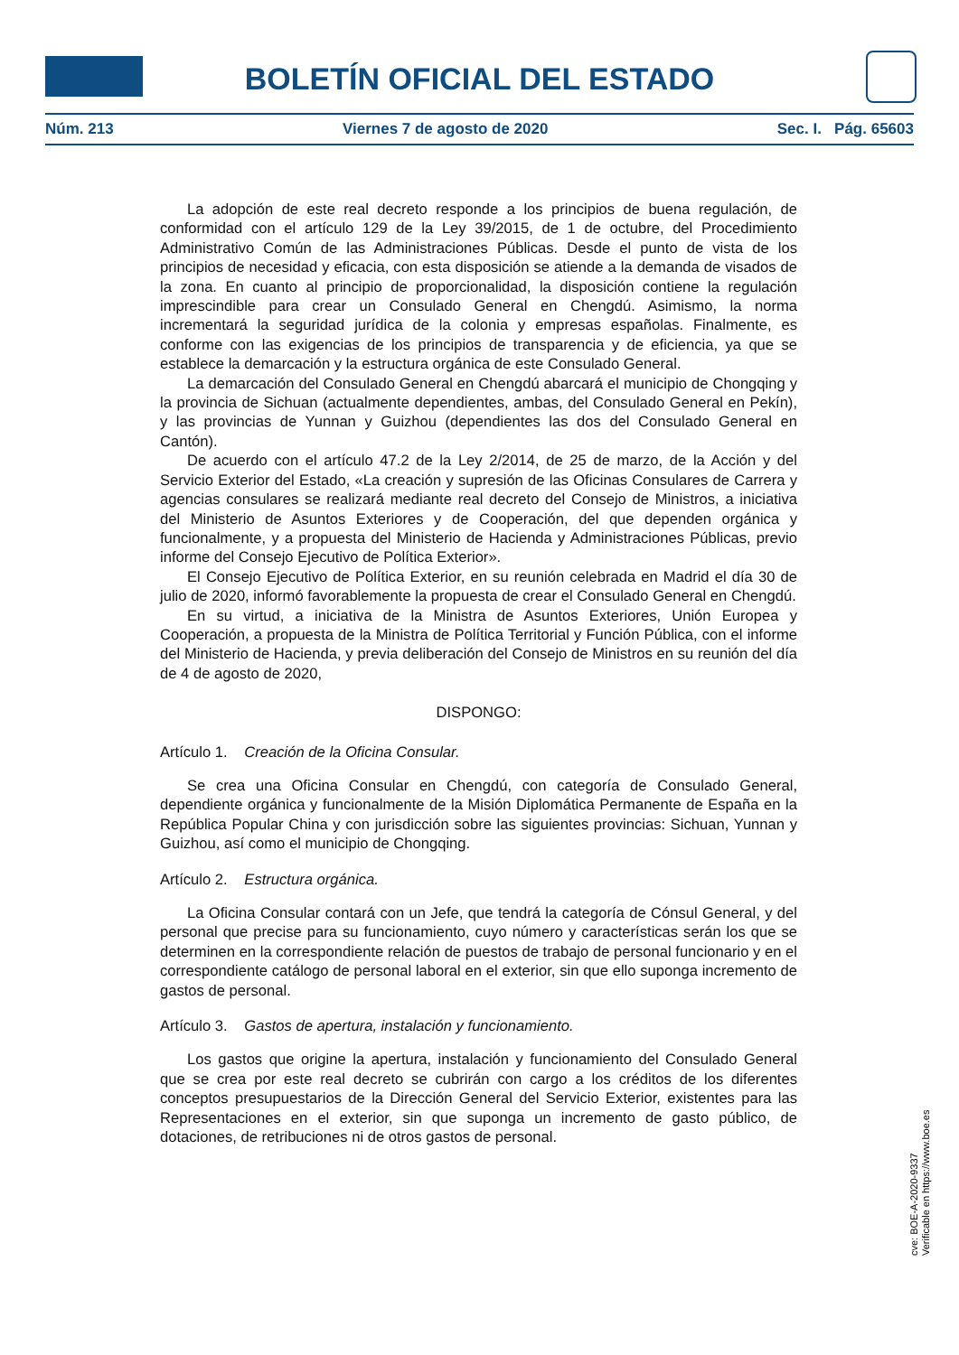BOLETÍN OFICIAL DEL ESTADO
Núm. 213 Viernes 7 de agosto de 2020 Sec. I. Pág. 65603
La adopción de este real decreto responde a los principios de buena regulación, de conformidad con el artículo 129 de la Ley 39/2015, de 1 de octubre, del Procedimiento Administrativo Común de las Administraciones Públicas. Desde el punto de vista de los principios de necesidad y eficacia, con esta disposición se atiende a la demanda de visados de la zona. En cuanto al principio de proporcionalidad, la disposición contiene la regulación imprescindible para crear un Consulado General en Chengdú. Asimismo, la norma incrementará la seguridad jurídica de la colonia y empresas españolas. Finalmente, es conforme con las exigencias de los principios de transparencia y de eficiencia, ya que se establece la demarcación y la estructura orgánica de este Consulado General.
La demarcación del Consulado General en Chengdú abarcará el municipio de Chongqing y la provincia de Sichuan (actualmente dependientes, ambas, del Consulado General en Pekín), y las provincias de Yunnan y Guizhou (dependientes las dos del Consulado General en Cantón).
De acuerdo con el artículo 47.2 de la Ley 2/2014, de 25 de marzo, de la Acción y del Servicio Exterior del Estado, «La creación y supresión de las Oficinas Consulares de Carrera y agencias consulares se realizará mediante real decreto del Consejo de Ministros, a iniciativa del Ministerio de Asuntos Exteriores y de Cooperación, del que dependen orgánica y funcionalmente, y a propuesta del Ministerio de Hacienda y Administraciones Públicas, previo informe del Consejo Ejecutivo de Política Exterior».
El Consejo Ejecutivo de Política Exterior, en su reunión celebrada en Madrid el día 30 de julio de 2020, informó favorablemente la propuesta de crear el Consulado General en Chengdú.
En su virtud, a iniciativa de la Ministra de Asuntos Exteriores, Unión Europea y Cooperación, a propuesta de la Ministra de Política Territorial y Función Pública, con el informe del Ministerio de Hacienda, y previa deliberación del Consejo de Ministros en su reunión del día de 4 de agosto de 2020,
DISPONGO:
Artículo 1. Creación de la Oficina Consular.
Se crea una Oficina Consular en Chengdú, con categoría de Consulado General, dependiente orgánica y funcionalmente de la Misión Diplomática Permanente de España en la República Popular China y con jurisdicción sobre las siguientes provincias: Sichuan, Yunnan y Guizhou, así como el municipio de Chongqing.
Artículo 2. Estructura orgánica.
La Oficina Consular contará con un Jefe, que tendrá la categoría de Cónsul General, y del personal que precise para su funcionamiento, cuyo número y características serán los que se determinen en la correspondiente relación de puestos de trabajo de personal funcionario y en el correspondiente catálogo de personal laboral en el exterior, sin que ello suponga incremento de gastos de personal.
Artículo 3. Gastos de apertura, instalación y funcionamiento.
Los gastos que origine la apertura, instalación y funcionamiento del Consulado General que se crea por este real decreto se cubrirán con cargo a los créditos de los diferentes conceptos presupuestarios de la Dirección General del Servicio Exterior, existentes para las Representaciones en el exterior, sin que suponga un incremento de gasto público, de dotaciones, de retribuciones ni de otros gastos de personal.
cve: BOE-A-2020-9337
Verificable en https://www.boe.es